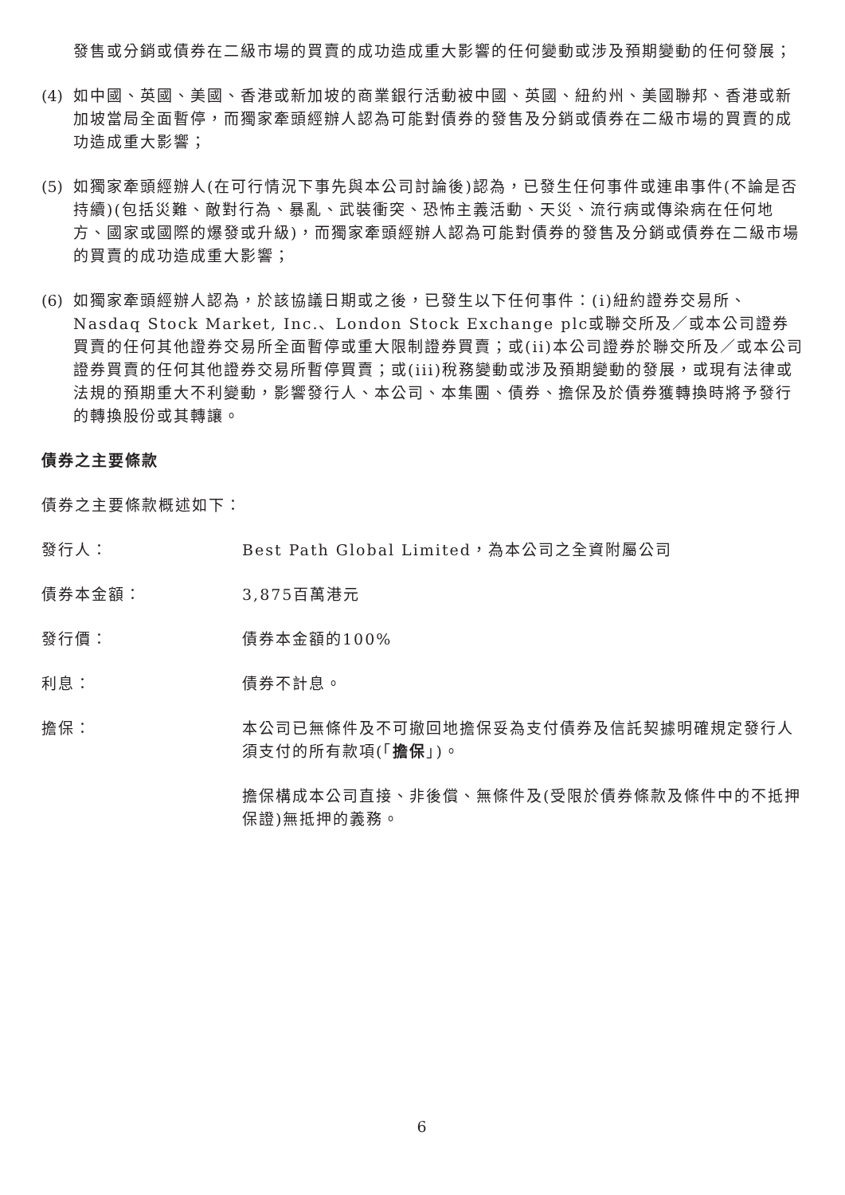發售或分銷或債券在二級市場的買賣的成功造成重大影響的任何變動或涉及預期變動的任何發展；
(4) 如中國、英國、美國、香港或新加坡的商業銀行活動被中國、英國、紐約州、美國聯邦、香港或新加坡當局全面暫停，而獨家牽頭經辦人認為可能對債券的發售及分銷或債券在二級市場的買賣的成功造成重大影響；
(5) 如獨家牽頭經辦人(在可行情況下事先與本公司討論後)認為，已發生任何事件或連串事件(不論是否持續)(包括災難、敵對行為、暴亂、武裝衝突、恐怖主義活動、天災、流行病或傳染病在任何地方、國家或國際的爆發或升級)，而獨家牽頭經辦人認為可能對債券的發售及分銷或債券在二級市場的買賣的成功造成重大影響；
(6) 如獨家牽頭經辦人認為，於該協議日期或之後，已發生以下任何事件：(i)紐約證券交易所、Nasdaq Stock Market, Inc.、London Stock Exchange plc或聯交所及／或本公司證券買賣的任何其他證券交易所全面暫停或重大限制證券買賣；或(ii)本公司證券於聯交所及／或本公司證券買賣的任何其他證券交易所暫停買賣；或(iii)稅務變動或涉及預期變動的發展，或現有法律或法規的預期重大不利變動，影響發行人、本公司、本集團、債券、擔保及於債券獲轉換時將予發行的轉換股份或其轉讓。
債券之主要條款
債券之主要條款概述如下：
發行人： Best Path Global Limited，為本公司之全資附屬公司
債券本金額： 3,875百萬港元
發行價： 債券本金額的100%
利息： 債券不計息。
擔保： 本公司已無條件及不可撤回地擔保妥為支付債券及信託契據明確規定發行人須支付的所有款項(「擔保」)。
擔保構成本公司直接、非後償、無條件及(受限於債券條款及條件中的不抵押保證)無抵押的義務。
6